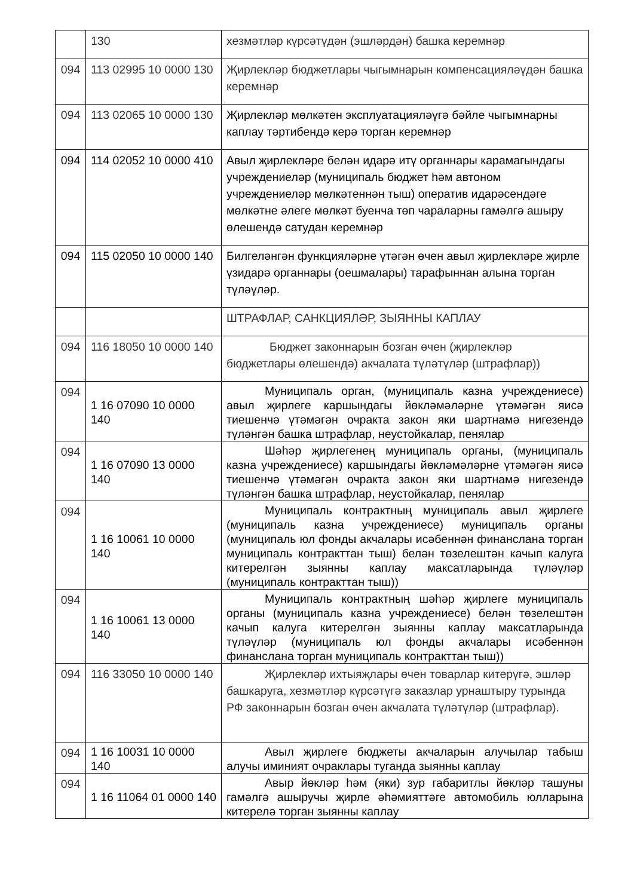| | 130 | хезмәтләр күрсәтүдән (эшләрдән) башка керемнәр |
| 094 | 113 02995 10 0000 130 | Җирлекләр бюджетлары чыгымнарын компенсацияләүдән башка керемнәр |
| 094 | 113 02065 10 0000 130 | Җирлекләр мөлкәтен эксплуатацияләүгә бәйле чыгымнарны каплау тәртибендә керә торган керемнәр |
| 094 | 114 02052 10 0000 410 | Авыл җирлекләре белән идарә итү органнары карамагындагы учреждениеләр (муниципаль бюджет һәм автоном учреждениеләр мөлкәтеннән тыш) оператив идарәсендәге мөлкәтне әлеге мөлкәт буенча төп чараларны гамәлгә ашыру өлешендә сатудан керемнәр |
| 094 | 115 02050 10 0000 140 | Билгеләнгән функцияләрне үтәгән өчен авыл җирлекләре җирле үзидарә органнары (оешмалары) тарафыннан алына торган түләүләр. |
| | | ШТРАФЛАР, САНКЦИЯЛӘР, ЗЫЯННЫ КАПЛАУ |
| 094 | 116 18050 10 0000 140 | Бюджет законнарын бозган өчен (җирлекләр бюджетлары өлешендә) акчалата түләтүләр (штрафлар)) |
| 094 | 1 16 07090 10 0000 140 | Муниципаль орган, (муниципаль казна учреждениесе) авыл җирлеге каршындагы йөкләмәләрне үтәмәгән яисә тиешенчә үтәмәгән очракта закон яки шартнамә нигезендә түләнгән башка штрафлар, неустойкалар, пенялар |
| 094 | 1 16 07090 13 0000 140 | Шәһәр җирлегенең муниципаль органы, (муниципаль казна учреждениесе) каршындагы йөкләмәләрне үтәмәгән яисә тиешенчә үтәмәгән очракта закон яки шартнамә нигезендә түләнгән башка штрафлар, неустойкалар, пенялар |
| 094 | 1 16 10061 10 0000 140 | Муниципаль контрактның муниципаль авыл җирлеге (муниципаль казна учреждениесе) муниципаль органы (муниципаль юл фонды акчалары исәбеннән финанслана торган муниципаль контракттан тыш) белән төзелештән качып калуга китерелгән зыянны каплау максатларында түләүләр (муниципаль контракттан тыш)) |
| 094 | 1 16 10061 13 0000 140 | Муниципаль контрактның шәһәр җирлеге муниципаль органы (муниципаль казна учреждениесе) белән төзелештән качып калуга китерелгән зыянны каплау максатларында түләүләр (муниципаль юл фонды акчалары исәбеннән финанслана торган муниципаль контракттан тыш)) |
| 094 | 116 33050 10 0000 140 | Җирлекләр ихтыяҗлары өчен товарлар китерүгә, эшләр башкаруга, хезмәтләр күрсәтүгә заказлар урнаштыру турында РФ законнарын бозган өчен акчалата түләтүләр (штрафлар). |
| 094 | 1 16 10031 10 0000 140 | Авыл җирлеге бюджеты акчаларын алучылар табыш алучы иминият очраклары туганда зыянны каплау |
| 094 | 1 16 11064 01 0000 140 | Авыр йөкләр һәм (яки) зур габаритлы йөкләр ташуны гамәлгә ашыручы җирле әһәмияттәге автомобиль юлларына китерелә торган зыянны каплау |